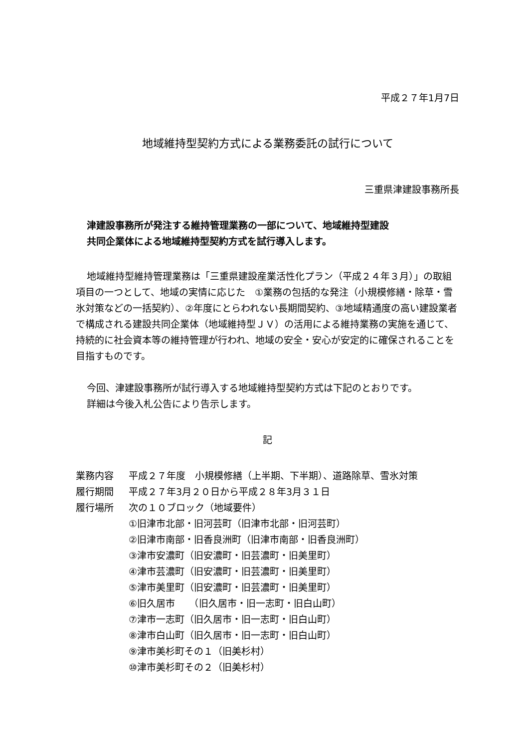平成２７年1月7日
地域維持型契約方式による業務委託の試行について
三重県津建設事務所長
津建設事務所が発注する維持管理業務の一部について、地域維持型建設
共同企業体による地域維持型契約方式を試行導入します。
地域維持型維持管理業務は「三重県建設産業活性化プラン（平成２４年３月）」の取組項目の一つとして、地域の実情に応じた　①業務の包括的な発注（小規模修繕・除草・雪氷対策などの一括契約）、②年度にとらわれない長期間契約、③地域精通度の高い建設業者で構成される建設共同企業体（地域維持型ＪＶ）の活用による維持業務の実施を通じて、持続的に社会資本等の維持管理が行われ、地域の安全・安心が安定的に確保されることを目指すものです。
今回、津建設事務所が試行導入する地域維持型契約方式は下記のとおりです。
詳細は今後入札公告により告示します。
記
業務内容 平成２７年度　小規模修繕（上半期、下半期）、道路除草、雪氷対策
履行期間 平成２７年3月２０日から平成２８年3月３１日
履行場所 次の１０ブロック（地域要件）
①旧津市北部・旧河芸町（旧津市北部・旧河芸町）
②旧津市南部・旧香良洲町（旧津市南部・旧香良洲町）
③津市安濃町（旧安濃町・旧芸濃町・旧美里町）
④津市芸濃町（旧安濃町・旧芸濃町・旧美里町）
⑤津市美里町（旧安濃町・旧芸濃町・旧美里町）
⑥旧久居市　　（旧久居市・旧一志町・旧白山町）
⑦津市一志町（旧久居市・旧一志町・旧白山町）
⑧津市白山町（旧久居市・旧一志町・旧白山町）
⑨津市美杉町その１（旧美杉村）
⑩津市美杉町その２（旧美杉村）